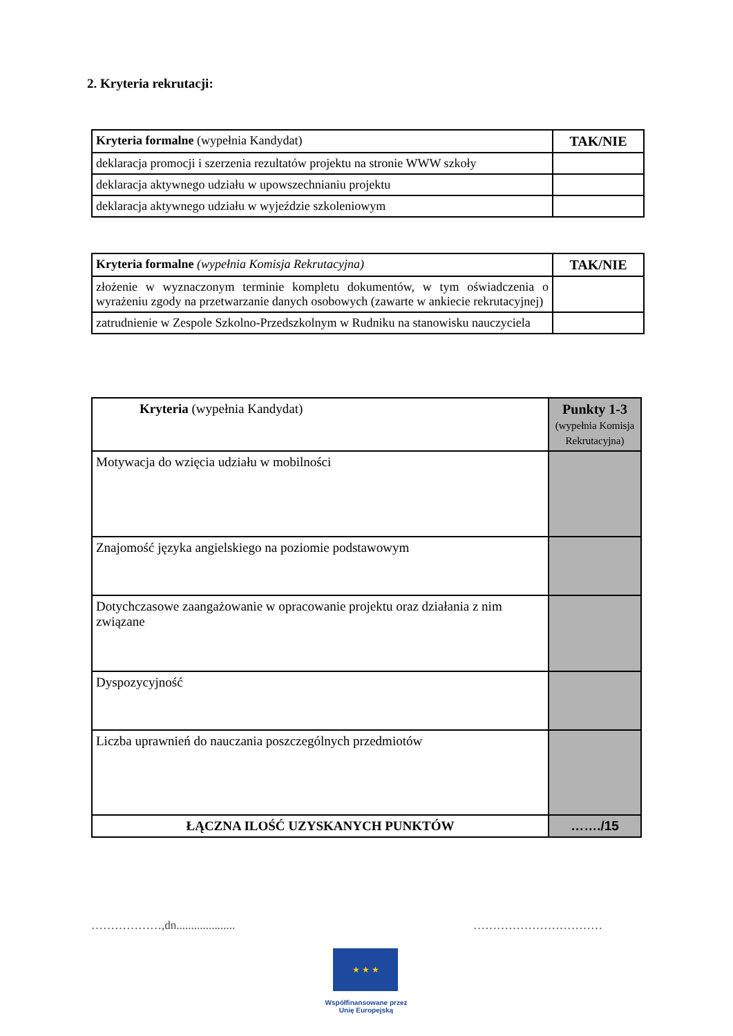2. Kryteria rekrutacji:
| Kryteria formalne (wypełnia Kandydat) | TAK/NIE |
| deklaracja promocji i szerzenia rezultatów projektu na stronie WWW szkoły | |
| deklaracja aktywnego udziału w upowszechnianiu projektu | |
| deklaracja aktywnego udziału w wyjeździe szkoleniowym | |
| Kryteria formalne (wypełnia Komisja Rekrutacyjna) | TAK/NIE |
| złożenie w wyznaczonym terminie kompletu dokumentów, w tym oświadczenia o wyrażeniu zgody na przetwarzanie danych osobowych (zawarte w ankiecie rekrutacyjnej) | |
| zatrudnienie w Zespole Szkolno-Przedszkolnym w Rudniku na stanowisku nauczyciela | |
| Kryteria (wypełnia Kandydat) | Punkty 1-3 (wypełnia Komisja Rekrutacyjna) |
| Motywacja do wzięcia udziału w mobilności | |
| Znajomość języka angielskiego na poziomie podstawowym | |
| Dotychczasowe zaangażowanie w opracowanie projektu oraz działania z nim związane | |
| Dyspozycyjność | |
| Liczba uprawnień do nauczania poszczególnych przedmiotów | |
| ŁĄCZNA ILOŚĆ UZYSKANYCH PUNKTÓW | ……./15 |
………………,dn.................... ……………………………
★ ★ ★
Współfinansowane przez Unię Europejską